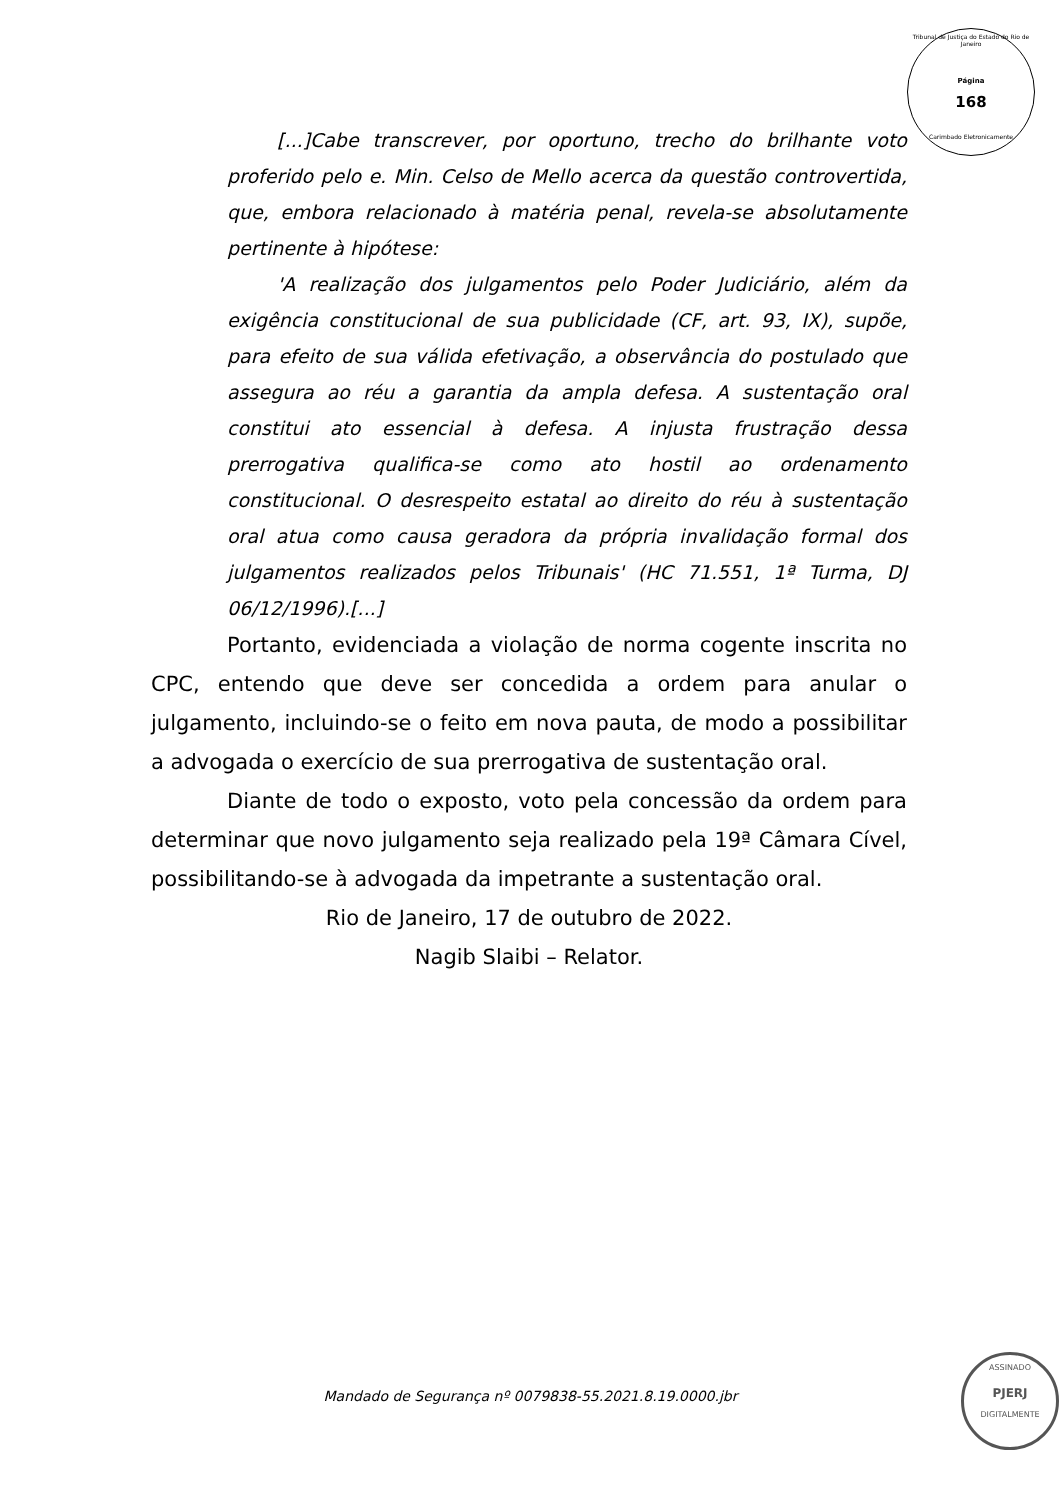Tribunal de Justiça do Estado do Rio de Janeiro
Página
168
Carimbado Eletronicamente
[...]Cabe transcrever, por oportuno, trecho do brilhante voto proferido pelo e. Min. Celso de Mello acerca da questão controvertida, que, embora relacionado à matéria penal, revela-se absolutamente pertinente à hipótese:
'A realização dos julgamentos pelo Poder Judiciário, além da exigência constitucional de sua publicidade (CF, art. 93, IX), supõe, para efeito de sua válida efetivação, a observância do postulado que assegura ao réu a garantia da ampla defesa. A sustentação oral constitui ato essencial à defesa. A injusta frustração dessa prerrogativa qualifica-se como ato hostil ao ordenamento constitucional. O desrespeito estatal ao direito do réu à sustentação oral atua como causa geradora da própria invalidação formal dos julgamentos realizados pelos Tribunais' (HC 71.551, 1ª Turma, DJ 06/12/1996).[...]
Portanto, evidenciada a violação de norma cogente inscrita no CPC, entendo que deve ser concedida a ordem para anular o julgamento, incluindo-se o feito em nova pauta, de modo a possibilitar a advogada o exercício de sua prerrogativa de sustentação oral.
Diante de todo o exposto, voto pela concessão da ordem para determinar que novo julgamento seja realizado pela 19ª Câmara Cível, possibilitando-se à advogada da impetrante a sustentação oral.
Rio de Janeiro, 17 de outubro de 2022.
Nagib Slaibi – Relator.
Mandado de Segurança nº 0079838-55.2021.8.19.0000.jbr
ASSINADO
PJERJ
DIGITALMENTE